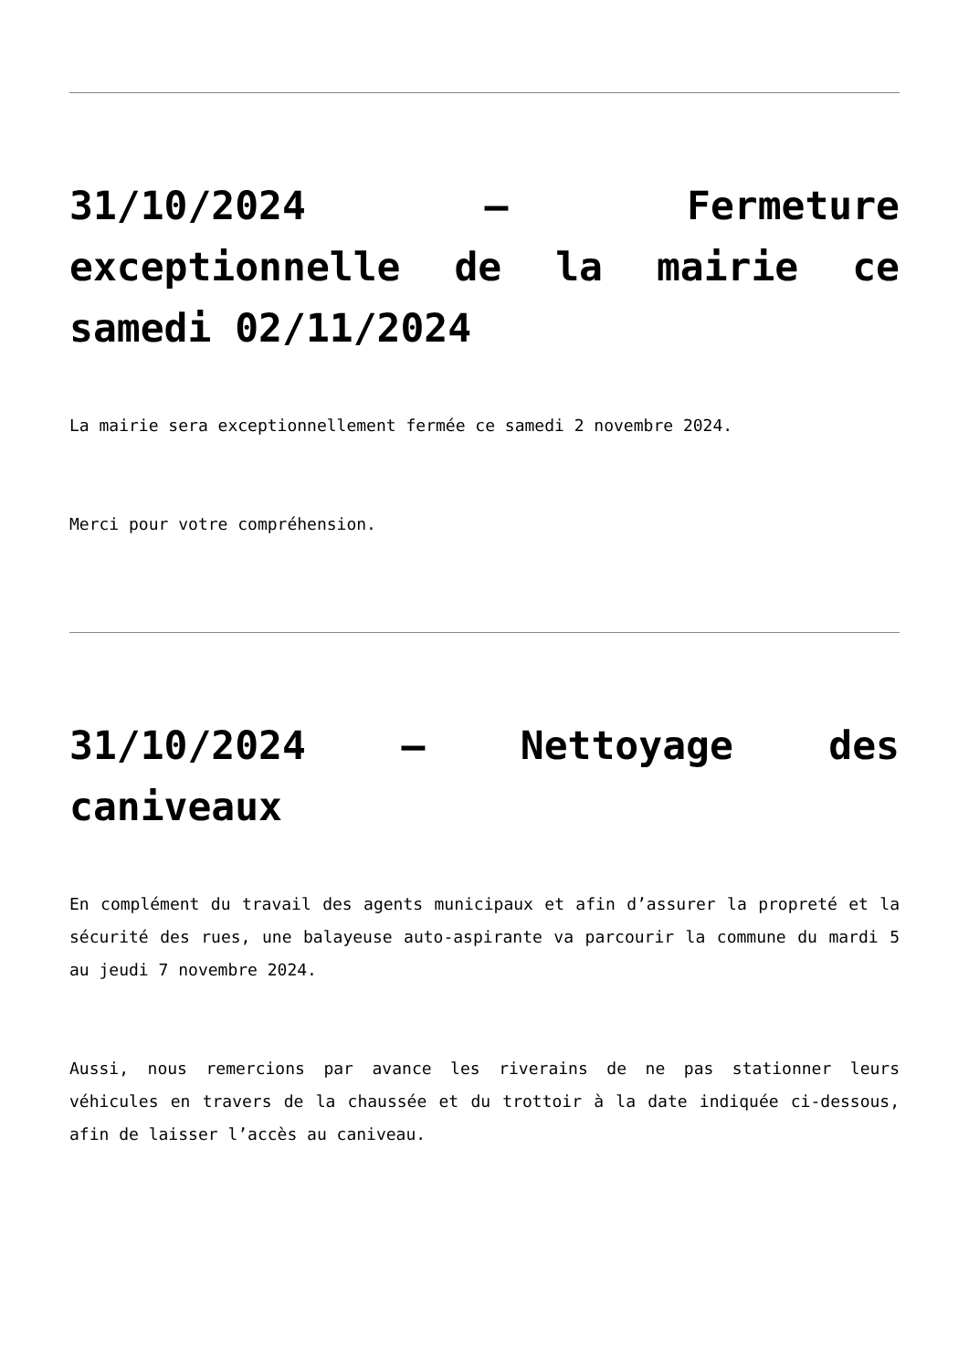31/10/2024 – Fermeture exceptionnelle de la mairie ce samedi 02/11/2024
La mairie sera exceptionnellement fermée ce samedi 2 novembre 2024.
Merci pour votre compréhension.
31/10/2024 – Nettoyage des caniveaux
En complément du travail des agents municipaux et afin d’assurer la propreté et la sécurité des rues, une balayeuse auto-aspirante va parcourir la commune du mardi 5 au jeudi 7 novembre 2024.
Aussi, nous remercions par avance les riverains de ne pas stationner leurs véhicules en travers de la chaussée et du trottoir à la date indiquée ci-dessous, afin de laisser l’accès au caniveau.